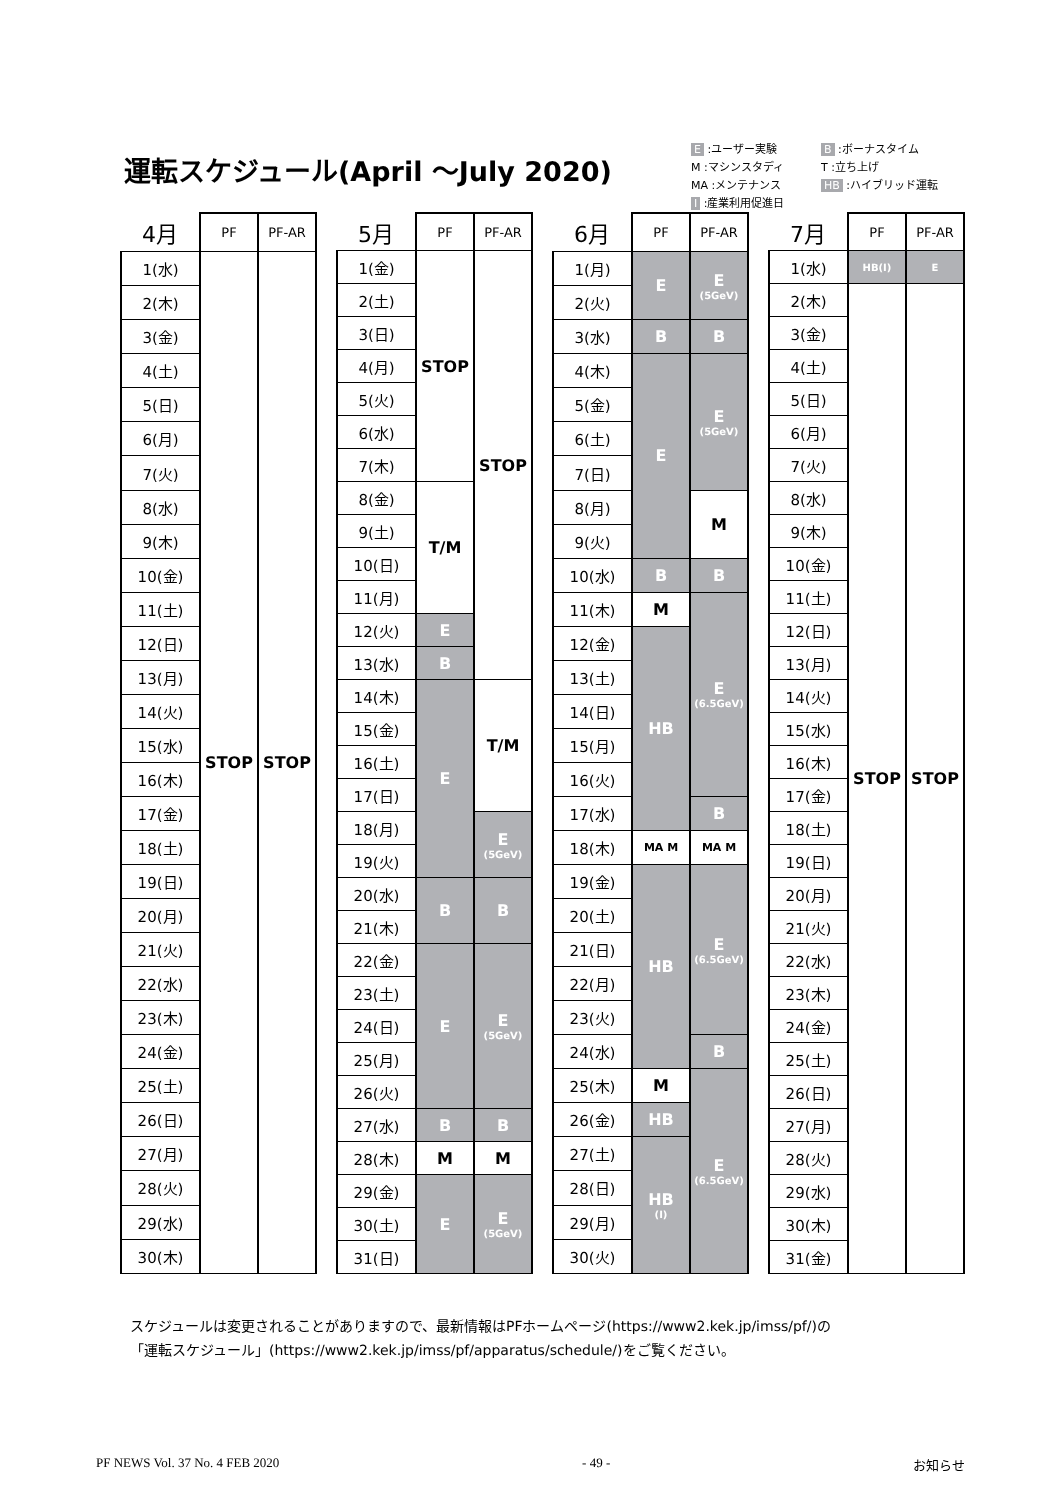運転スケジュール(April ～July 2020)
E :ユーザー実験 B :ボーナスタイム M :マシンスタディ T :立ち上げ MA :メンテナンス HB :ハイブリッド運転 I :産業利用促進日
| 4月 | PF | PF-AR |
| --- | --- | --- |
| 1(水) | STOP | STOP |
| 2(木) | | |
| 3(金) | | |
| 4(土) | | |
| 5(日) | | |
| 6(月) | | |
| 7(火) | | |
| 8(水) | | |
| 9(木) | | |
| 10(金) | | |
| 11(土) | | |
| 12(日) | | |
| 13(月) | | |
| 14(火) | | |
| 15(水) | | |
| 16(木) | | |
| 17(金) | | |
| 18(土) | | |
| 19(日) | | |
| 20(月) | | |
| 21(火) | | |
| 22(水) | | |
| 23(木) | | |
| 24(金) | | |
| 25(土) | | |
| 26(日) | | |
| 27(月) | | |
| 28(火) | | |
| 29(水) | | |
| 30(木) | | |
| 5月 | PF | PF-AR |
| --- | --- | --- |
| 1(金) | STOP | STOP |
| 2(土) | | |
| 3(日) | | |
| 4(月) | | |
| 5(火) | | |
| 6(水) | | |
| 7(木) | | |
| 8(金) | T/M | |
| 9(土) | | |
| 10(日) | | |
| 11(月) | | |
| 12(火) | E | |
| 13(水) | B | |
| 14(木) | E | T/M |
| 15(金) | | |
| 16(土) | | |
| 17(日) | | |
| 18(月) | | E (5GeV) |
| 19(火) | | |
| 20(水) | B | B |
| 21(木) | | |
| 22(金) | E | E (5GeV) |
| 23(土) | | |
| 24(日) | | |
| 25(月) | | |
| 26(火) | | |
| 27(水) | B | B |
| 28(木) | M | M |
| 29(金) | E | E (5GeV) |
| 30(土) | | |
| 31(日) | | |
| 6月 | PF | PF-AR |
| --- | --- | --- |
| 1(月) | E | E (5GeV) |
| 2(火) | | |
| 3(水) | B | B |
| 4(木) | E | E (5GeV) |
| 5(金) | | |
| 6(土) | | |
| 7(日) | | |
| 8(月) | | M |
| 9(火) | | |
| 10(水) | B | B |
| 11(木) | M | E (6.5GeV) |
| 12(金) | HB | |
| 13(土) | | |
| 14(日) | | |
| 15(月) | | |
| 16(火) | | |
| 17(水) | | B |
| 18(木) | MA M | MA M |
| 19(金) | HB | E (6.5GeV) |
| 20(土) | | |
| 21(日) | | |
| 22(月) | | |
| 23(火) | | |
| 24(水) | | B |
| 25(木) | M | E (6.5GeV) |
| 26(金) | HB | |
| 27(土) | HB (I) | |
| 28(日) | | |
| 29(月) | | |
| 30(火) | | |
| 7月 | PF | PF-AR |
| --- | --- | --- |
| 1(水) | HB(I) | E |
| 2(木) | STOP | STOP |
| 3(金) | | |
| 4(土) | | |
| 5(日) | | |
| 6(月) | | |
| 7(火) | | |
| 8(水) | | |
| 9(木) | | |
| 10(金) | | |
| 11(土) | | |
| 12(日) | | |
| 13(月) | | |
| 14(火) | | |
| 15(水) | | |
| 16(木) | | |
| 17(金) | | |
| 18(土) | | |
| 19(日) | | |
| 20(月) | | |
| 21(火) | | |
| 22(水) | | |
| 23(木) | | |
| 24(金) | | |
| 25(土) | | |
| 26(日) | | |
| 27(月) | | |
| 28(火) | | |
| 29(水) | | |
| 30(木) | | |
| 31(金) | | |
スケジュールは変更されることがありますので、最新情報はPFホームページ(https://www2.kek.jp/imss/pf/)の
「運転スケジュール」(https://www2.kek.jp/imss/pf/apparatus/schedule/)をご覧ください。
PF NEWS Vol. 37 No. 4 FEB 2020 - 49 - お知らせ